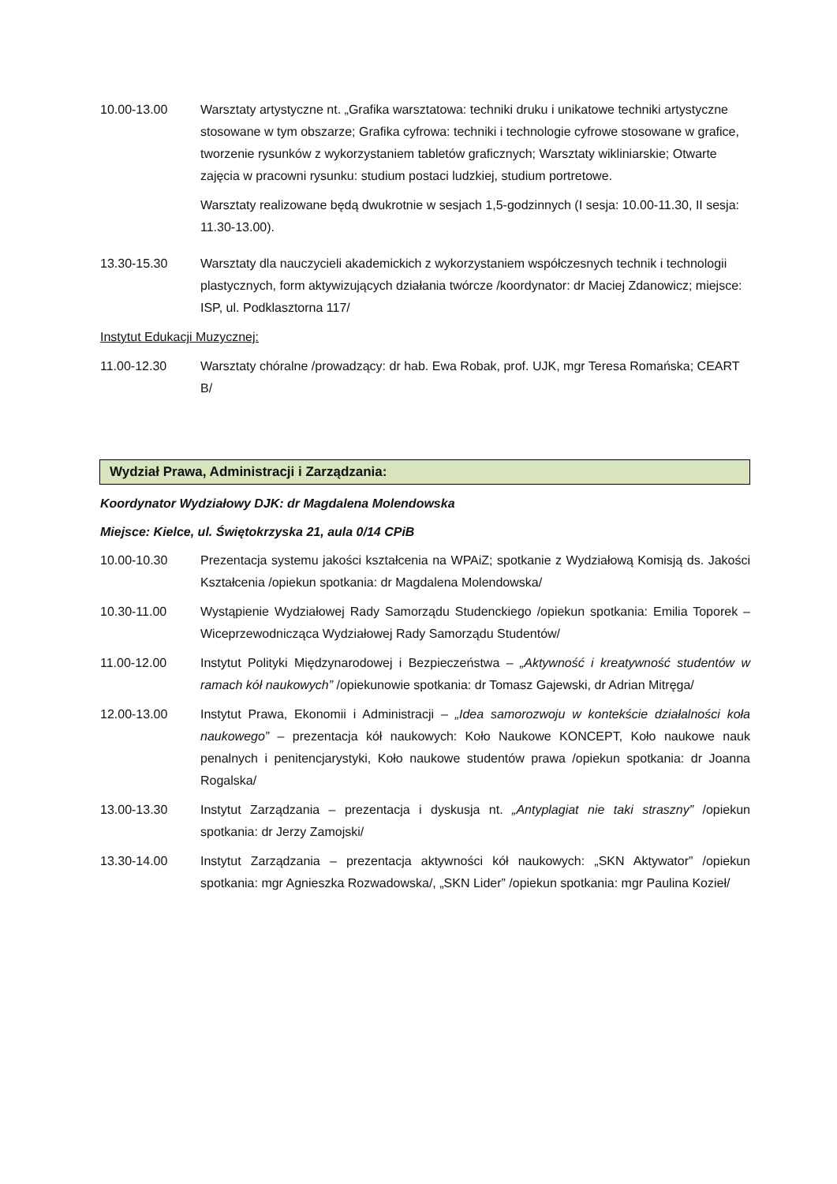10.00-13.00 Warsztaty artystyczne nt. „Grafika warsztatowa: techniki druku i unikatowe techniki artystyczne stosowane w tym obszarze; Grafika cyfrowa: techniki i technologie cyfrowe stosowane w grafice, tworzenie rysunków z wykorzystaniem tabletów graficznych; Warsztaty wikliniarskie; Otwarte zajęcia w pracowni rysunku: studium postaci ludzkiej, studium portretowe.
Warsztaty realizowane będą dwukrotnie w sesjach 1,5-godzinnych (I sesja: 10.00-11.30, II sesja: 11.30-13.00).
13.30-15.30 Warsztaty dla nauczycieli akademickich z wykorzystaniem współczesnych technik i technologii plastycznych, form aktywizujących działania twórcze /koordynator: dr Maciej Zdanowicz; miejsce: ISP, ul. Podklasztorna 117/
Instytut Edukacji Muzycznej:
11.00-12.30 Warsztaty chóralne /prowadzący: dr hab. Ewa Robak, prof. UJK, mgr Teresa Romańska; CEART B/
Wydział Prawa, Administracji i Zarządzania:
Koordynator Wydziałowy DJK: dr Magdalena Molendowska
Miejsce: Kielce, ul. Świętokrzyska 21, aula 0/14 CPiB
10.00-10.30 Prezentacja systemu jakości kształcenia na WPAiZ; spotkanie z Wydziałową Komisją ds. Jakości Kształcenia /opiekun spotkania: dr Magdalena Molendowska/
10.30-11.00 Wystąpienie Wydziałowej Rady Samorządu Studenckiego /opiekun spotkania: Emilia Toporek – Wiceprzewodnicząca Wydziałowej Rady Samorządu Studentów/
11.00-12.00 Instytut Polityki Międzynarodowej i Bezpieczeństwa – „Aktywność i kreatywność studentów w ramach kół naukowych” /opiekunowie spotkania: dr Tomasz Gajewski, dr Adrian Mitręga/
12.00-13.00 Instytut Prawa, Ekonomii i Administracji – „Idea samorozwoju w kontekście działalności koła naukowego” – prezentacja kół naukowych: Koło Naukowe KONCEPT, Koło naukowe nauk penalnych i penitencjarystyki, Koło naukowe studentów prawa /opiekun spotkania: dr Joanna Rogalska/
13.00-13.30 Instytut Zarządzania – prezentacja i dyskusja nt. „Antyplagiat nie taki straszny” /opiekun spotkania: dr Jerzy Zamojski/
13.30-14.00 Instytut Zarządzania – prezentacja aktywności kół naukowych: „SKN Aktywator” /opiekun spotkania: mgr Agnieszka Rozwadowska/, „SKN Lider” /opiekun spotkania: mgr Paulina Kozieł/